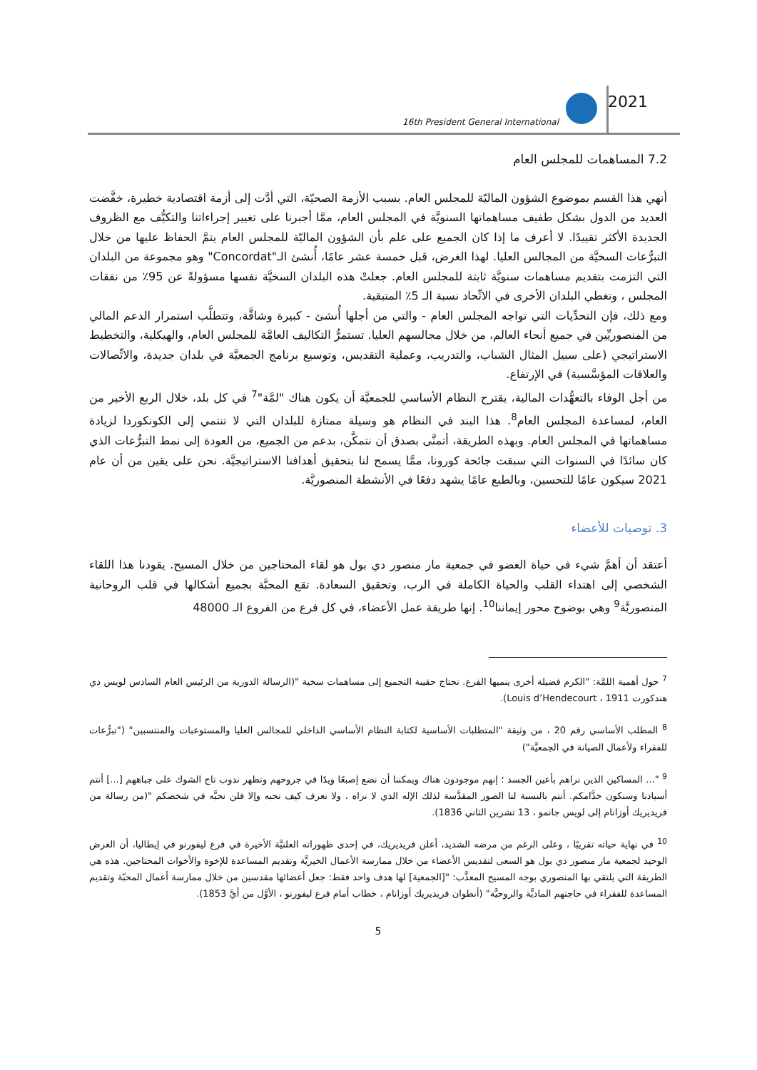16th President General International
2021
7.2 المساهمات للمجلس العام
أنهي هذا القسم بموضوع الشؤون الماليّة للمجلس العام. بسبب الأزمة الصحيّة، التي أدَّت إلى أزمة اقتصادية خطيرة، خفَّضت العديد من الدول بشكل طفيف مساهماتها السنويَّة في المجلس العام، ممَّا أجبرنا على تغيير إجراءاتنا والتكيُّف مع الظروف الجديدة الأكثر تقييدًا. لا أعرف ما إذا كان الجميع على علم بأن الشؤون الماليّة للمجلس العام يتمَّ الحفاظ عليها من خلال التبرُّعات السخيَّة من المجالس العليا. لهذا الغرض، قبل خمسة عشر عامًا، أُنشئ الـ"Concordat" وهو مجموعة من البلدان التي التزمت بتقديم مساهمات سنويَّة ثابتة للمجلس العام. جعلتْ هذه البلدان السخيَّة نفسها مسؤولةً عن 95٪ من نفقات المجلس ، وتغطي البلدان الأخرى في الاتِّحاد نسبة الـ 5٪ المتبقية.
ومع ذلك، فإن التحدِّيات التي تواجه المجلس العام - والتي من أجلها أُنشئ - كبيرة وشاقَّة، وتتطلَّب استمرار الدعم المالي من المنصوريِّين في جميع أنحاء العالم، من خلال مجالسهم العليا. تستمرُّ التكاليف العامَّة للمجلس العام، والهيكلية، والتخطيط الاستراتيجي (على سبيل المثال الشباب، والتدريب، وعملية التقديس، وتوسيع برنامج الجمعيَّة في بلدان جديدة، والاتِّصالات والعلاقات المؤسَّسية) في الإرتفاع.
من أجل الوفاء بالتعهُّدات المالية، يقترح النظام الأساسي للجمعيَّة أن يكون هناك "لمَّة"<sup>7</sup> في كل بلد، خلال الربع الأخير من العام، لمساعدة المجلس العام<sup>8</sup>. هذا البند في النظام هو وسيلة ممتازة للبلدان التي لا تنتمي إلى الكونكوردا لزيادة مساهماتها في المجلس العام. وبهذه الطريقة، أتمنَّى بصدق أن نتمكَّن، بدعم من الجميع، من العودة إلى نمط التبرُّعات الذي كان سائدًا في السنوات التي سبقت جائحة كورونا، ممَّا يسمح لنا بتحقيق أهدافنا الاستراتيجيَّة. نحن على يقين من أن عام 2021 سيكون عامًا للتحسين، وبالطبع عامًا يشهد دفعًا في الأنشطة المنصوريَّة.
3. توصيات للأعضاء
أعتقد أن أهمَّ شيء في حياة العضو في جمعية مار منصور دي بول هو لقاء المحتاجين من خلال المسيح. يقودنا هذا اللقاء الشخصي إلى اهتداء القلب والحياة الكاملة في الرب، وتحقيق السعادة. تقع المحبَّة بجميع أشكالها في قلب الروحانية المنصوريَّة<sup>9</sup> وهي بوضوح محور إيماننا<sup>10</sup>. إنها طريقة عمل الأعضاء، في كل فرع من الفروع الـ 48000
<sup>7</sup> حول أهمية اللمَّة: "الكرم فضيلة أخرى ينميها الفرع. تحتاج حقيبة التجميع إلى مساهمات سخية "(الرسالة الدورية من الرئيس العام السادس لويس دي هندكورت Louis d’Hendecourt ، 1911).
<sup>8</sup> المطلب الأساسي رقم 20 ، من وثيقة "المتطلبات الأساسية لكتابة النظام الأساسي الداخلي للمجالس العليا والمستوعبات والمنتسبين" ("تبرُّعات للفقراء ولأعمال الصيانة في الجمعيَّة")
<sup>9</sup> "... المساكين الذين نراهم بأعين الجسد ؛ إنهم موجودون هناك ويمكننا أن نضع إصبعًا ويدًا في جروحهم وتظهر ندوب تاج الشوك على جباههم [...] أنتم أسيادنا وسنكون خدَّامكم. أنتم بالنسبة لنا الصور المقدَّسة لذلك الإله الذي لا نراه ، ولا نعرف كيف نحبه وإلا فلن نحبَّه في شخصكم "(من رسالة من فريديريك أوزانام إلى لويس جانمو ، 13 تشرين الثاني 1836).
<sup>10</sup> في نهاية حياته تقريبًا ، وعلى الرغم من مرضه الشديد، أعلن فريديريك، في إحدى ظهوراته العلنيَّة الأخيرة في فرع ليفورنو في إيطاليا، أن الغرض الوحيد لجمعية مار منصور دي بول هو السعى لتقديس الأعضاء من خلال ممارسة الأعمال الخيريَّة وتقديم المساعدة للإخوة والأخوات المحتاجين. هذه هي الطريقة التي يلتقي بها المنصوري بوجه المسيح المعذَّب: "[الجمعية] لها هدف واحد فقط: جعل أعضائها مقدسين من خلال ممارسة أعمال المحبّة وتقديم المساعدة للفقراء في حاجتهم الماديَّة والروحيَّة" (أنطوان فريديريك أوزانام ، خطاب أمام فرع ليفورنو ، الأوَّل من أيَّ 1853).
5